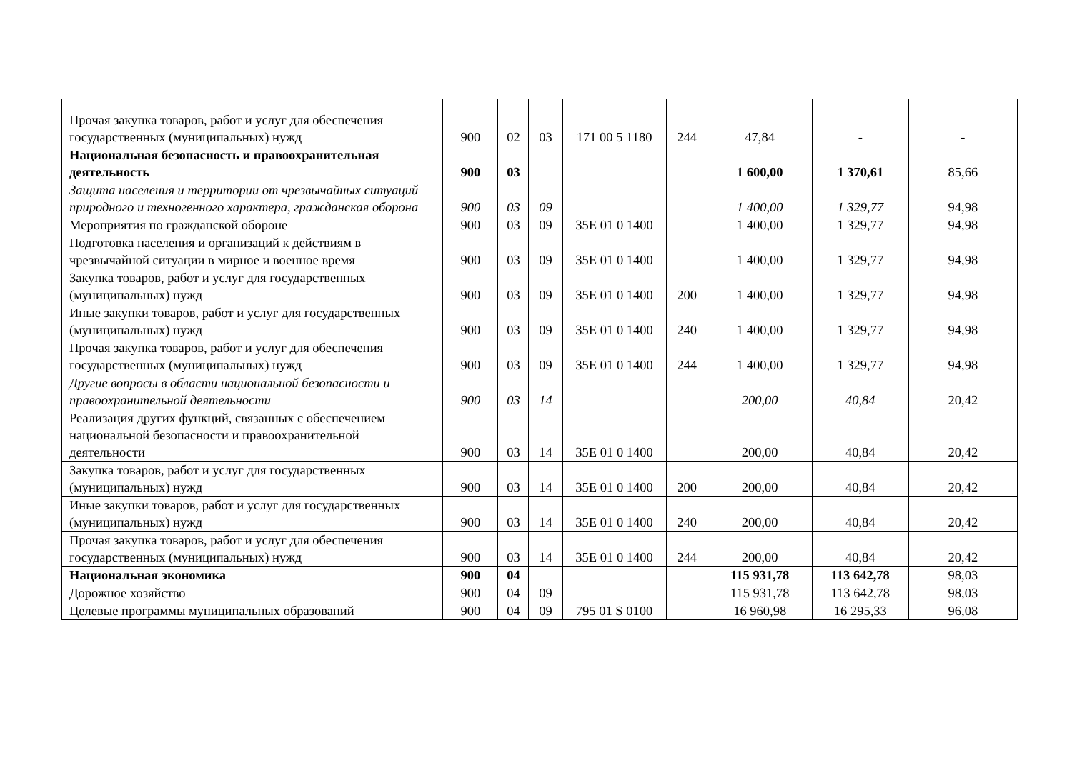| Прочая закупка товаров, работ и услуг для обеспечения государственных (муниципальных) нужд | 900 | 02 | 03 | 171 00 5 1180 | 244 | 47,84 | - | - |
| Национальная безопасность и правоохранительная деятельность | 900 | 03 | | | | 1 600,00 | 1 370,61 | 85,66 |
| Защита населения и территории от чрезвычайных ситуаций природного и техногенного характера, гражданская оборона | 900 | 03 | 09 | | | 1 400,00 | 1 329,77 | 94,98 |
| Мероприятия по гражданской обороне | 900 | 03 | 09 | 35Е 01 0 1400 | | 1 400,00 | 1 329,77 | 94,98 |
| Подготовка населения и организаций к действиям в чрезвычайной ситуации в мирное и военное время | 900 | 03 | 09 | 35Е 01 0 1400 | | 1 400,00 | 1 329,77 | 94,98 |
| Закупка товаров, работ и услуг для государственных (муниципальных) нужд | 900 | 03 | 09 | 35Е 01 0 1400 | 200 | 1 400,00 | 1 329,77 | 94,98 |
| Иные закупки товаров, работ и услуг для государственных (муниципальных) нужд | 900 | 03 | 09 | 35Е 01 0 1400 | 240 | 1 400,00 | 1 329,77 | 94,98 |
| Прочая закупка товаров, работ и услуг для обеспечения государственных (муниципальных) нужд | 900 | 03 | 09 | 35Е 01 0 1400 | 244 | 1 400,00 | 1 329,77 | 94,98 |
| Другие вопросы в области национальной безопасности и правоохранительной деятельности | 900 | 03 | 14 | | | 200,00 | 40,84 | 20,42 |
| Реализация других функций, связанных с обеспечением национальной безопасности и правоохранительной деятельности | 900 | 03 | 14 | 35Е 01 0 1400 | | 200,00 | 40,84 | 20,42 |
| Закупка товаров, работ и услуг для государственных (муниципальных) нужд | 900 | 03 | 14 | 35Е 01 0 1400 | 200 | 200,00 | 40,84 | 20,42 |
| Иные закупки товаров, работ и услуг для государственных (муниципальных) нужд | 900 | 03 | 14 | 35Е 01 0 1400 | 240 | 200,00 | 40,84 | 20,42 |
| Прочая закупка товаров, работ и услуг для обеспечения государственных (муниципальных) нужд | 900 | 03 | 14 | 35Е 01 0 1400 | 244 | 200,00 | 40,84 | 20,42 |
| Национальная экономика | 900 | 04 | | | | 115 931,78 | 113 642,78 | 98,03 |
| Дорожное хозяйство | 900 | 04 | 09 | | | 115 931,78 | 113 642,78 | 98,03 |
| Целевые программы муниципальных образований | 900 | 04 | 09 | 795 01 S 0100 | | 16 960,98 | 16 295,33 | 96,08 |